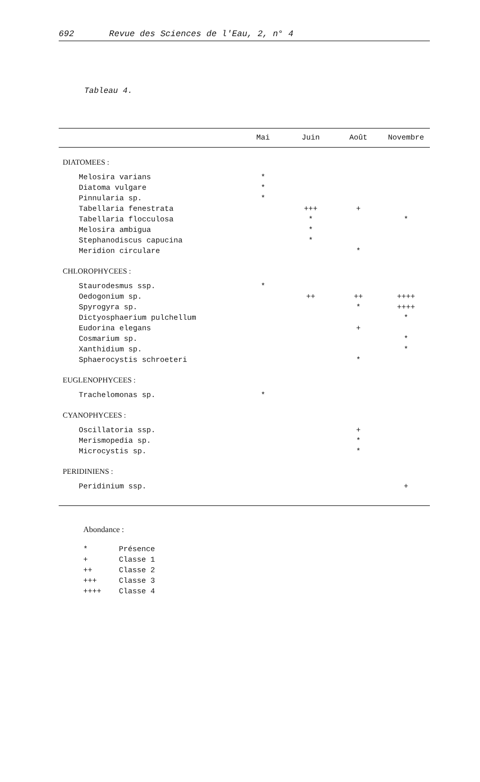692 Revue des Sciences de l'Eau, 2, n° 4
Tableau 4.
| | Mai | Juin | Août | Novembre |
| --- | --- | --- | --- | --- |
| DIATOMEES : | | | | |
| Melosira varians | * | | | |
| Diatoma vulgare | * | | | |
| Pinnularia sp. | * | | | |
| Tabellaria fenestrata | | +++ | + | |
| Tabellaria flocculosa | | * | | * |
| Melosira ambigua | | * | | |
| Stephanodiscus capucina | | * | | |
| Meridion circulare | | | * | |
| CHLOROPHYCEES : | | | | |
| Staurodesmus ssp. | * | | | |
| Oedogonium sp. | | ++ | ++ | ++++ |
| Spyrogyra sp. | | | * | ++++ |
| Dictyosphaerium pulchellum | | | | * |
| Eudorina elegans | | | + | |
| Cosmarium sp. | | | | * |
| Xanthidium sp. | | | | * |
| Sphaerocystis schroeteri | | | * | |
| EUGLENOPHYCEES : | | | | |
| Trachelomonas sp. | * | | | |
| CYANOPHYCEES : | | | | |
| Oscillatoria ssp. | | | + | |
| Merismopedia sp. | | | * | |
| Microcystis sp. | | | * | |
| PERIDINIENS : | | | | |
| Peridinium ssp. | | | | + |
Abondance :
* Présence
+ Classe 1
++ Classe 2
+++ Classe 3
++++ Classe 4